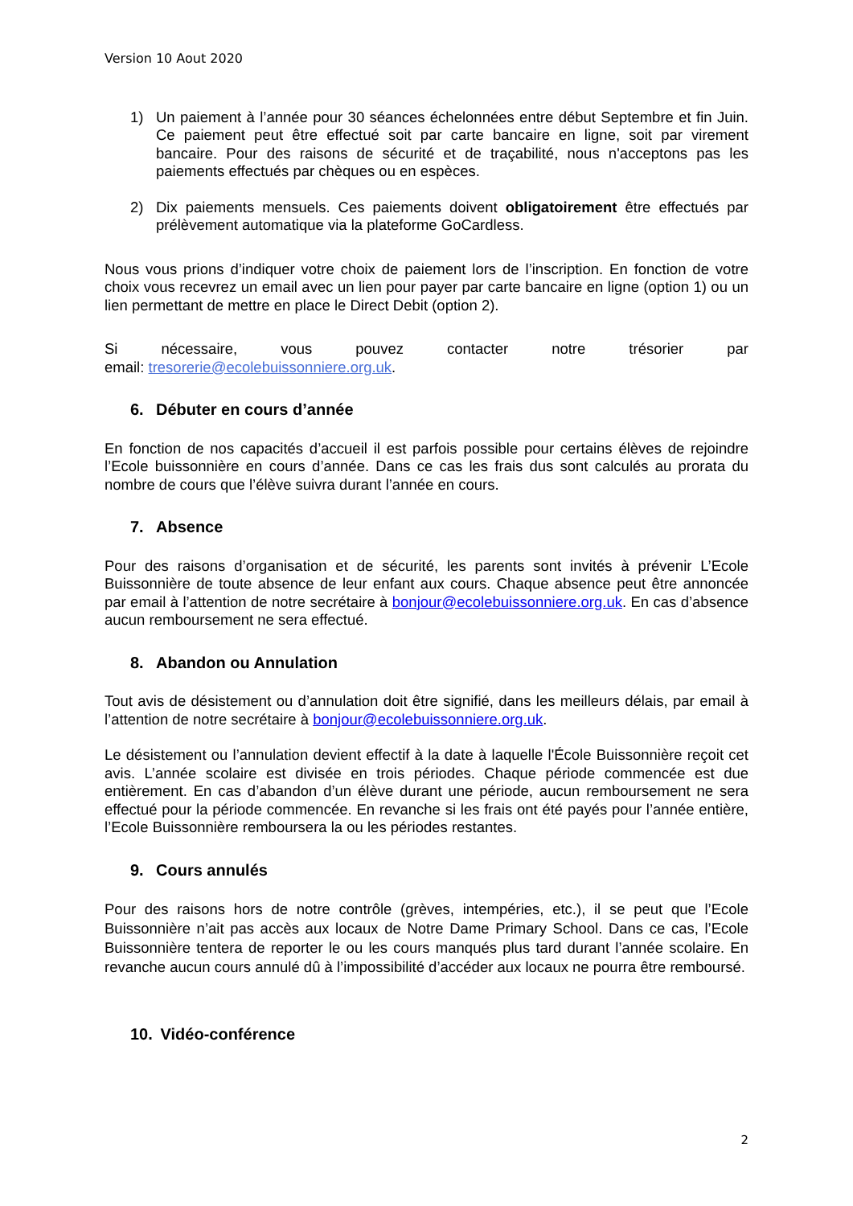Version 10 Aout 2020
1) Un paiement à l’année pour 30 séances échelonnées entre début Septembre et fin Juin. Ce paiement peut être effectué soit par carte bancaire en ligne, soit par virement bancaire. Pour des raisons de sécurité et de traçabilité, nous n'acceptons pas les paiements effectués par chèques ou en espèces.
2) Dix paiements mensuels. Ces paiements doivent obligatoirement être effectués par prélèvement automatique via la plateforme GoCardless.
Nous vous prions d’indiquer votre choix de paiement lors de l’inscription. En fonction de votre choix vous recevrez un email avec un lien pour payer par carte bancaire en ligne (option 1) ou un lien permettant de mettre en place le Direct Debit (option 2).
Si nécessaire, vous pouvez contacter notre trésorier par
email: tresorerie@ecolebuissonniere.org.uk.
6. Débuter en cours d’année
En fonction de nos capacités d’accueil il est parfois possible pour certains élèves de rejoindre l’Ecole buissonnière en cours d’année. Dans ce cas les frais dus sont calculés au prorata du nombre de cours que l’élève suivra durant l’année en cours.
7. Absence
Pour des raisons d’organisation et de sécurité, les parents sont invités à prévenir L’Ecole Buissonnière de toute absence de leur enfant aux cours. Chaque absence peut être annoncée par email à l’attention de notre secrétaire à bonjour@ecolebuissonniere.org.uk. En cas d’absence aucun remboursement ne sera effectué.
8. Abandon ou Annulation
Tout avis de désistement ou d’annulation doit être signifié, dans les meilleurs délais, par email à l’attention de notre secrétaire à bonjour@ecolebuissonniere.org.uk.
Le désistement ou l’annulation devient effectif à la date à laquelle l'École Buissonnière reçoit cet avis. L’année scolaire est divisée en trois périodes. Chaque période commencée est due entièrement. En cas d’abandon d’un élève durant une période, aucun remboursement ne sera effectué pour la période commencée. En revanche si les frais ont été payés pour l’année entière, l’Ecole Buissonnière remboursera la ou les périodes restantes.
9. Cours annulés
Pour des raisons hors de notre contrôle (grèves, intempéries, etc.), il se peut que l’Ecole Buissonnière n’ait pas accès aux locaux de Notre Dame Primary School. Dans ce cas, l’Ecole Buissonnière tentera de reporter le ou les cours manqués plus tard durant l’année scolaire. En revanche aucun cours annulé dû à l’impossibilité d’accéder aux locaux ne pourra être remboursé.
10. Vidéo-conférence
2